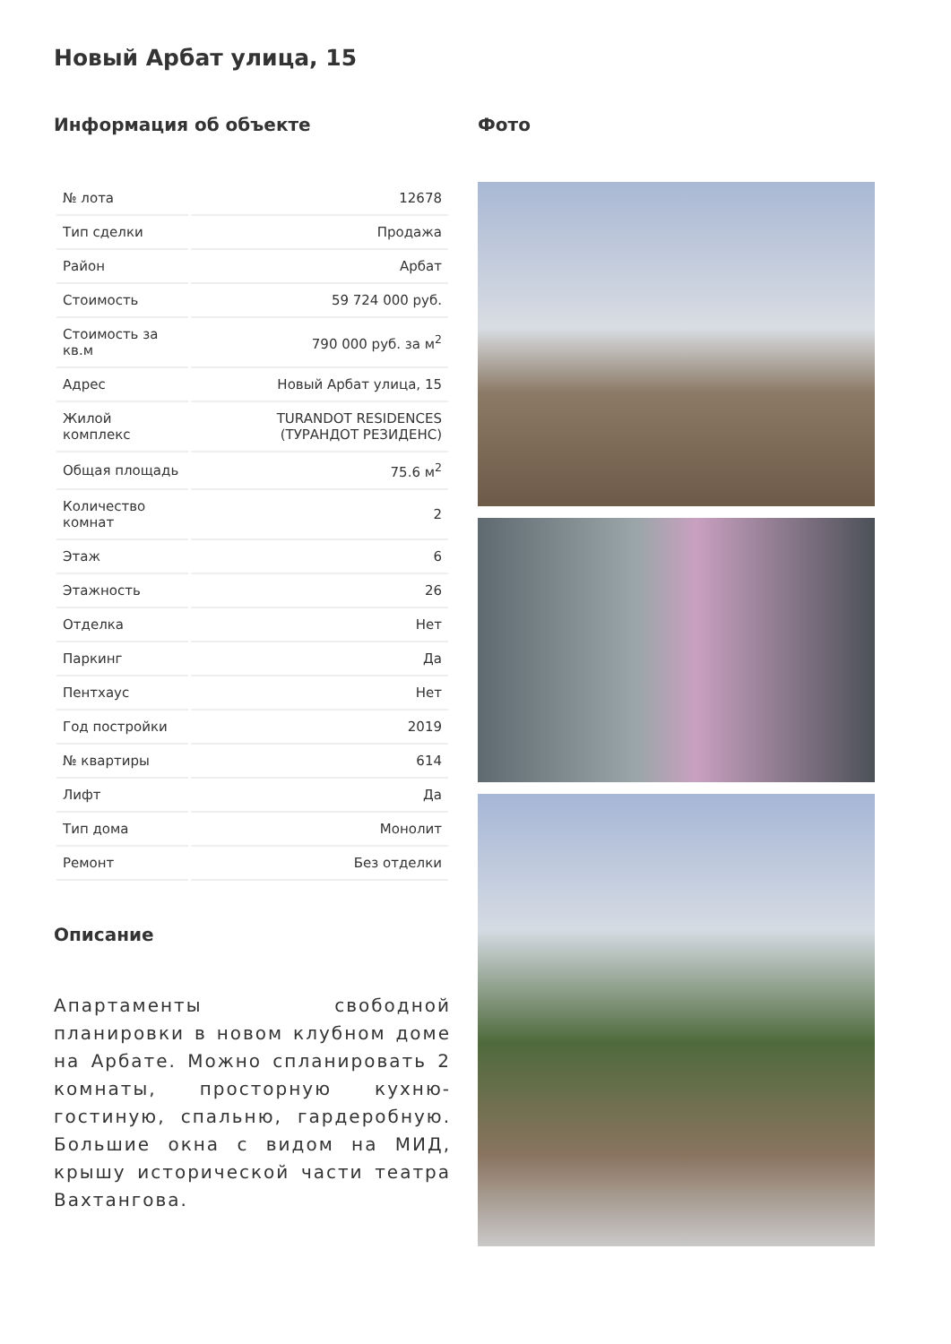Новый Арбат улица, 15
Информация об объекте
| № лота | 12678 |
| Тип сделки | Продажа |
| Район | Арбат |
| Стоимость | 59 724 000 руб. |
| Стоимость за кв.м | 790 000 руб. за м<sup>2</sup> |
| Адрес | Новый Арбат улица, 15 |
| Жилой комплекс | TURANDOT RESIDENCES (ТУРАНДОТ РЕЗИДЕНС) |
| Общая площадь | 75.6 м<sup>2</sup> |
| Количество комнат | 2 |
| Этаж | 6 |
| Этажность | 26 |
| Отделка | Нет |
| Паркинг | Да |
| Пентхаус | Нет |
| Год постройки | 2019 |
| № квартиры | 614 |
| Лифт | Да |
| Тип дома | Монолит |
| Ремонт | Без отделки |
Описание
Апартаменты свободной планировки в новом клубном доме на Арбате. Можно спланировать 2 комнаты, просторную кухню-гостиную, спальню, гардеробную. Большие окна с видом на МИД, крышу исторической части театра Вахтангова.
Фото